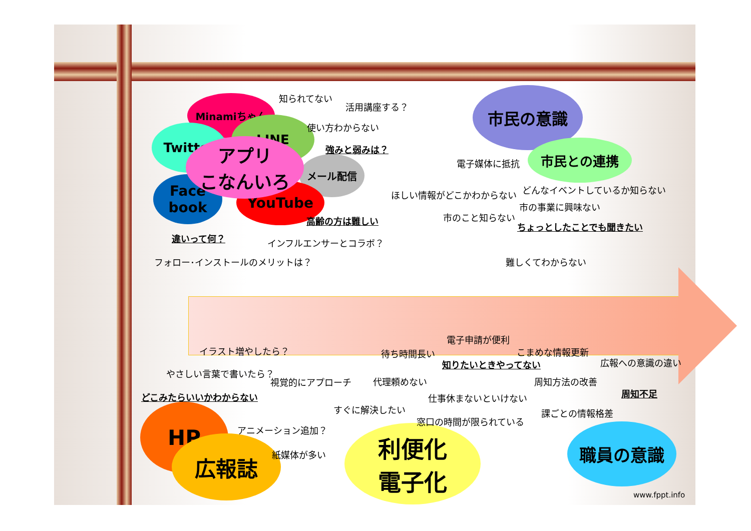Minamiちゃん
Twitter
LINE
メール配信
Face
book
YouTube
アプリ
こなんいろ
市民の意識
市民との連携
HP
広報誌
利便化
電子化
職員の意識
知られてない
活用講座する？
使い方わからない
強みと弱みは？
高齢の方は難しい
違いって何？ インフルエンサーとコラボ？
フォロー･インストールのメリットは？
電子媒体に抵抗
ほしい情報がどこかわからない どんなイベントしているか知らない
市の事業に興味ない
市のこと知らない
ちょっとしたことでも聞きたい
難しくてわからない
イラスト増やしたら？
やさしい言葉で書いたら？
視覚的にアプローチ
どこみたらいいかわからない
アニメーション追加？
紙媒体が多い
電子申請が便利
待ち時間長い こまめな情報更新
知りたいときやってない 広報への意識の違い
代理頼めない 周知方法の改善
周知不足
仕事休まないといけない
すぐに解決したい 課ごとの情報格差
窓口の時間が限られている
www.fppt.info